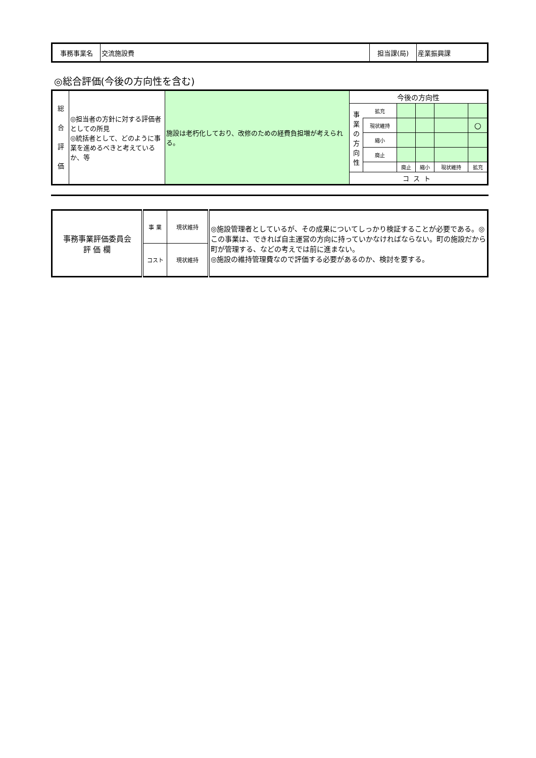| 事務事業名 | 交流施設費 | 担当課(局) | 産業振興課 |
◎総合評価(今後の方向性を含む)
| 総 合 評 価 | ◎担当者の方針に対する評価者としての所見 ◎統括者として、どのように事業を進めるべきと考えているか、等 | 施設は老朽化しており、改修のための経費負担増が考えられる。 | 今後の方向性 | | | | | |
| | | | 事 業 の 方 向 性 | 拡充 | | | | |
| | | | | 現状維持 | | | | ○ |
| | | | | 縮小 | | | | |
| | | | | 廃止 | | | | |
| | | | | | 廃止 | 縮小 | 現状維持 | 拡充 |
| | | | コスト | | | | | |
| 事務事業評価委員会 評 価 欄 | 事 業 | 現状維持 | ◎施設管理者としているが、その成果についてしっかり検証することが必要である。◎この事業は、できれば自主運営の方向に持っていかなければならない。町の施設だから町が管理する、などの考えでは前に進まない。 ◎施設の維持管理費なので評価する必要があるのか、検討を要する。 |
| | コスト | 現状維持 | |